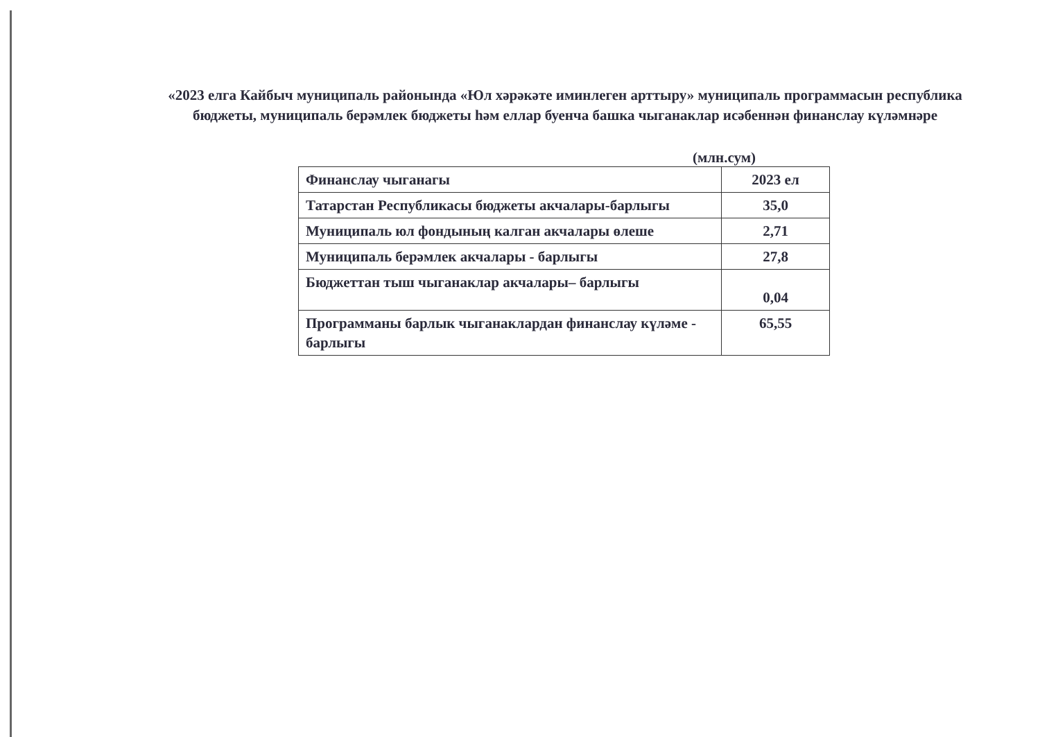«2023 елга Кайбыч муниципаль районында «Юл хәрәкәте иминлеген арттыру» муниципаль программасын республика бюджеты, муниципаль берәмлек бюджеты һәм еллар буенча башка чыганаклар исәбеннән финанслау күләмнәре
(млн.сум)
| Финанслау чыганагы | 2023 ел |
| Татарстан Республикасы бюджеты акчалары-барлыгы | 35,0 |
| Муниципаль юл фондының калган акчалары өлеше | 2,71 |
| Муниципаль берәмлек акчалары - барлыгы | 27,8 |
| Бюджеттан тыш чыганаклар акчалары– барлыгы | 0,04 |
| Программаны барлык чыганаклардан финанслау күләме - барлыгы | 65,55 |